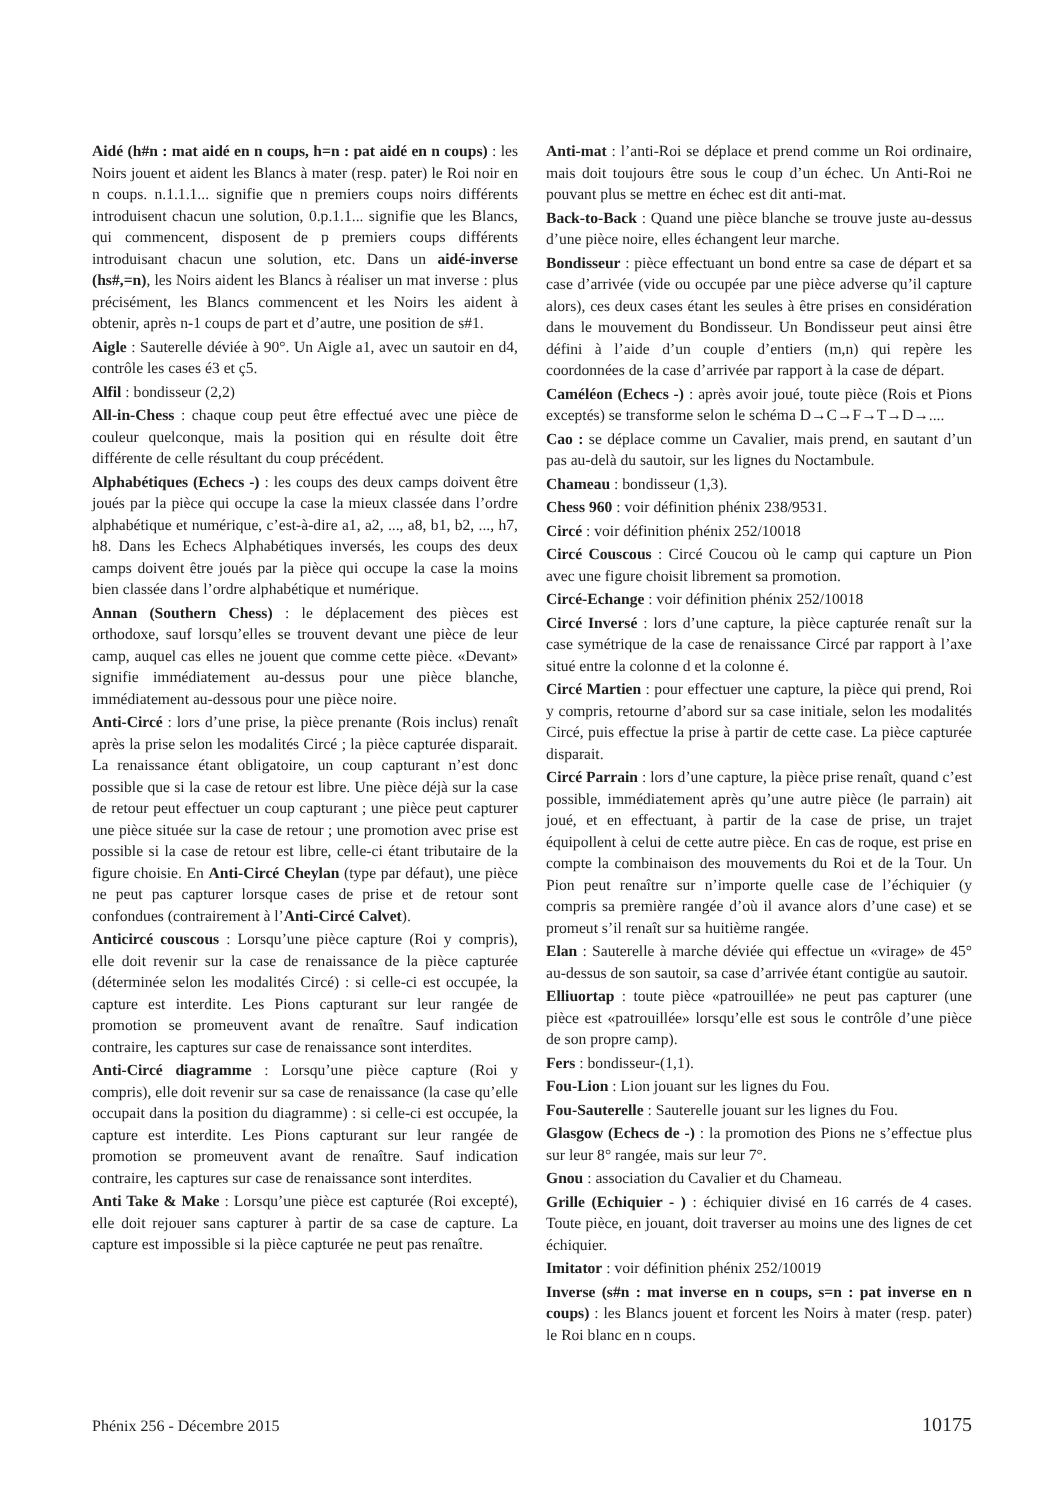Aidé (h#n : mat aidé en n coups, h=n : pat aidé en n coups) : les Noirs jouent et aident les Blancs à mater (resp. pater) le Roi noir en n coups. n.1.1.1... signifie que n premiers coups noirs différents introduisent chacun une solution, 0.p.1.1... signifie que les Blancs, qui commencent, disposent de p premiers coups différents introduisant chacun une solution, etc. Dans un aidé-inverse (hs#,=n), les Noirs aident les Blancs à réaliser un mat inverse : plus précisément, les Blancs commencent et les Noirs les aident à obtenir, après n-1 coups de part et d’autre, une position de s#1.
Aigle : Sauterelle déviée à 90°. Un Aigle a1, avec un sautoir en d4, contrôle les cases é3 et ç5.
Alfil : bondisseur (2,2)
All-in-Chess : chaque coup peut être effectué avec une pièce de couleur quelconque, mais la position qui en résulte doit être différente de celle résultant du coup précédent.
Alphabétiques (Echecs -) : les coups des deux camps doivent être joués par la pièce qui occupe la case la mieux classée dans l’ordre alphabétique et numérique, c’est-à-dire a1, a2, ..., a8, b1, b2, ..., h7, h8. Dans les Echecs Alphabétiques inversés, les coups des deux camps doivent être joués par la pièce qui occupe la case la moins bien classée dans l’ordre alphabétique et numérique.
Annan (Southern Chess) : le déplacement des pièces est orthodoxe, sauf lorsqu’elles se trouvent devant une pièce de leur camp, auquel cas elles ne jouent que comme cette pièce. «Devant» signifie immédiatement au-dessus pour une pièce blanche, immédiatement au-dessous pour une pièce noire.
Anti-Circé : lors d’une prise, la pièce prenante (Rois inclus) renaît après la prise selon les modalités Circé ; la pièce capturée disparait. La renaissance étant obligatoire, un coup capturant n’est donc possible que si la case de retour est libre. Une pièce déjà sur la case de retour peut effectuer un coup capturant ; une pièce peut capturer une pièce située sur la case de retour ; une promotion avec prise est possible si la case de retour est libre, celle-ci étant tributaire de la figure choisie. En Anti-Circé Cheylan (type par défaut), une pièce ne peut pas capturer lorsque cases de prise et de retour sont confondues (contrairement à l’Anti-Circé Calvet).
Anticircé couscous : Lorsqu’une pièce capture (Roi y compris), elle doit revenir sur la case de renaissance de la pièce capturée (déterminée selon les modalités Circé) : si celle-ci est occupée, la capture est interdite. Les Pions capturant sur leur rangée de promotion se promeuvent avant de renaître. Sauf indication contraire, les captures sur case de renaissance sont interdites.
Anti-Circé diagramme : Lorsqu’une pièce capture (Roi y compris), elle doit revenir sur sa case de renaissance (la case qu’elle occupait dans la position du diagramme) : si celle-ci est occupée, la capture est interdite. Les Pions capturant sur leur rangée de promotion se promeuvent avant de renaître. Sauf indication contraire, les captures sur case de renaissance sont interdites.
Anti Take & Make : Lorsqu’une pièce est capturée (Roi excepté), elle doit rejouer sans capturer à partir de sa case de capture. La capture est impossible si la pièce capturée ne peut pas renaître.
Anti-mat : l’anti-Roi se déplace et prend comme un Roi ordinaire, mais doit toujours être sous le coup d’un échec. Un Anti-Roi ne pouvant plus se mettre en échec est dit anti-mat.
Back-to-Back : Quand une pièce blanche se trouve juste au-dessus d’une pièce noire, elles échangent leur marche.
Bondisseur : pièce effectuant un bond entre sa case de départ et sa case d’arrivée (vide ou occupée par une pièce adverse qu’il capture alors), ces deux cases étant les seules à être prises en considération dans le mouvement du Bondisseur. Un Bondisseur peut ainsi être défini à l’aide d’un couple d’entiers (m,n) qui repère les coordonnées de la case d’arrivée par rapport à la case de départ.
Caméléon (Echecs -) : après avoir joué, toute pièce (Rois et Pions exceptés) se transforme selon le schéma D→C→F→T→D→....
Cao : se déplace comme un Cavalier, mais prend, en sautant d’un pas au-delà du sautoir, sur les lignes du Noctambule.
Chameau : bondisseur (1,3).
Chess 960 : voir définition phénix 238/9531.
Circé : voir définition phénix 252/10018
Circé Couscous : Circé Coucou où le camp qui capture un Pion avec une figure choisit librement sa promotion.
Circé-Echange : voir définition phénix 252/10018
Circé Inversé : lors d’une capture, la pièce capturée renaît sur la case symétrique de la case de renaissance Circé par rapport à l’axe situé entre la colonne d et la colonne é.
Circé Martien : pour effectuer une capture, la pièce qui prend, Roi y compris, retourne d’abord sur sa case initiale, selon les modalités Circé, puis effectue la prise à partir de cette case. La pièce capturée disparait.
Circé Parrain : lors d’une capture, la pièce prise renaît, quand c’est possible, immédiatement après qu’une autre pièce (le parrain) ait joué, et en effectuant, à partir de la case de prise, un trajet équipollent à celui de cette autre pièce. En cas de roque, est prise en compte la combinaison des mouvements du Roi et de la Tour. Un Pion peut renaître sur n’importe quelle case de l’échiquier (y compris sa première rangée d’où il avance alors d’une case) et se promeut s’il renaît sur sa huitième rangée.
Elan : Sauterelle à marche déviée qui effectue un «virage» de 45° au-dessus de son sautoir, sa case d’arrivée étant contigüe au sautoir.
Elliuortap : toute pièce «patrouillée» ne peut pas capturer (une pièce est «patrouillée» lorsqu’elle est sous le contrôle d’une pièce de son propre camp).
Fers : bondisseur-(1,1).
Fou-Lion : Lion jouant sur les lignes du Fou.
Fou-Sauterelle : Sauterelle jouant sur les lignes du Fou.
Glasgow (Echecs de -) : la promotion des Pions ne s’effectue plus sur leur 8° rangée, mais sur leur 7°.
Gnou : association du Cavalier et du Chameau.
Grille (Echiquier - ) : échiquier divisé en 16 carrés de 4 cases. Toute pièce, en jouant, doit traverser au moins une des lignes de cet échiquier.
Imitator : voir définition phénix 252/10019
Inverse (s#n : mat inverse en n coups, s=n : pat inverse en n coups) : les Blancs jouent et forcent les Noirs à mater (resp. pater) le Roi blanc en n coups.
Phénix 256 - Décembre 2015 10175